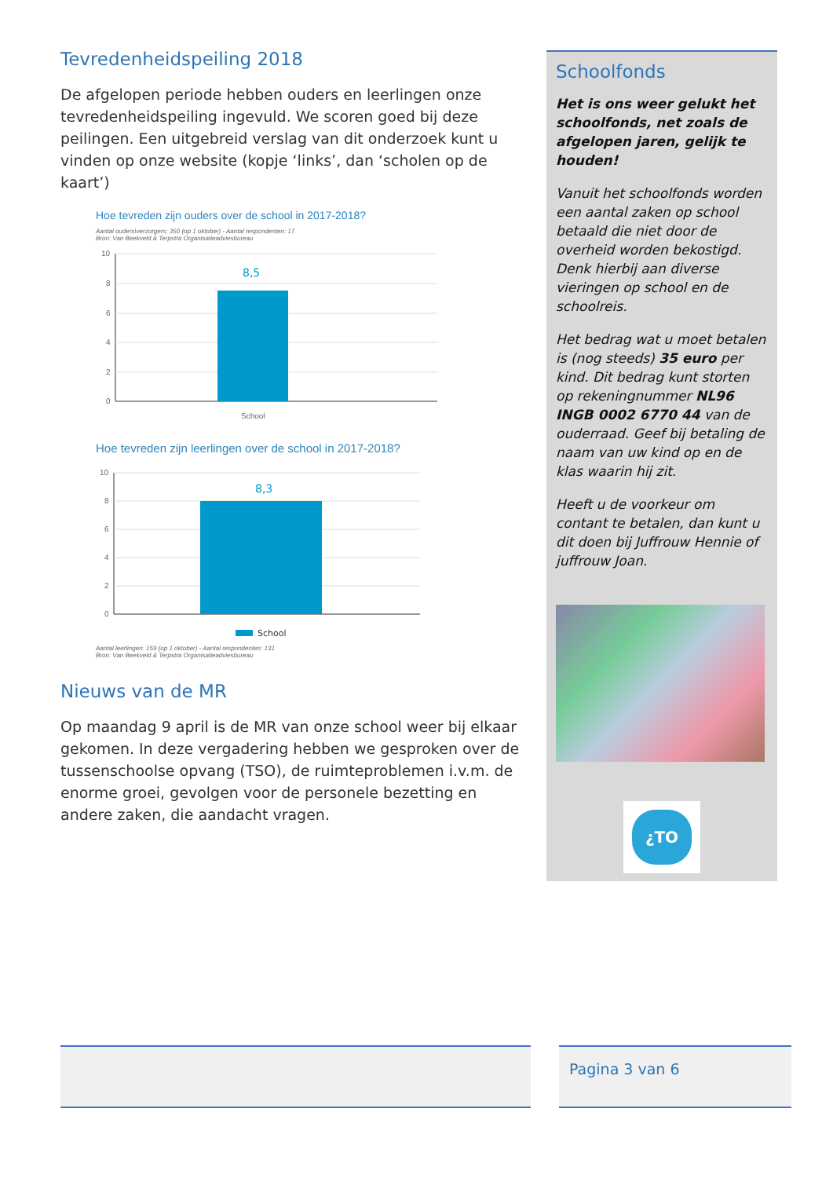Tevredenheidspeiling 2018
De afgelopen periode hebben ouders en leerlingen onze tevredenheidspeiling ingevuld. We scoren goed bij deze peilingen. Een uitgebreid verslag van dit onderzoek kunt u vinden op onze website (kopje ‘links’, dan ‘scholen op de kaart’)
Hoe tevreden zijn ouders over de school in 2017-2018?
Aantal ouders\verzorgers: 350 (op 1 oktober) - Aantal respondenten: 17
Bron: Van Beekveld & Terpstra Organisatieadviesbureau
10
8
6
4
2
0
School
8,5
Hoe tevreden zijn leerlingen over de school in 2017-2018?
10
8
6
4
2
0
8,3
School
Aantal leerlingen: 159 (op 1 oktober) - Aantal respondenten: 131
Bron: Van Beekveld & Terpstra Organisatieadviesbureau
Nieuws van de MR
Op maandag 9 april is de MR van onze school weer bij elkaar gekomen. In deze vergadering hebben we gesproken over de tussenschoolse opvang (TSO), de ruimteproblemen i.v.m. de enorme groei, gevolgen voor de personele bezetting en andere zaken, die aandacht vragen.
Schoolfonds
Het is ons weer gelukt het schoolfonds, net zoals de afgelopen jaren, gelijk te houden!
Vanuit het schoolfonds worden een aantal zaken op school betaald die niet door de overheid worden bekostigd. Denk hierbij aan diverse vieringen op school en de schoolreis.
Het bedrag wat u moet betalen is (nog steeds) 35 euro per kind. Dit bedrag kunt storten op rekeningnummer NL96 INGB 0002 6770 44 van de ouderraad. Geef bij betaling de naam van uw kind op en de klas waarin hij zit.
Heeft u de voorkeur om contant te betalen, dan kunt u dit doen bij Juffrouw Hennie of juffrouw Joan.
¿TO
Pagina 3 van 6